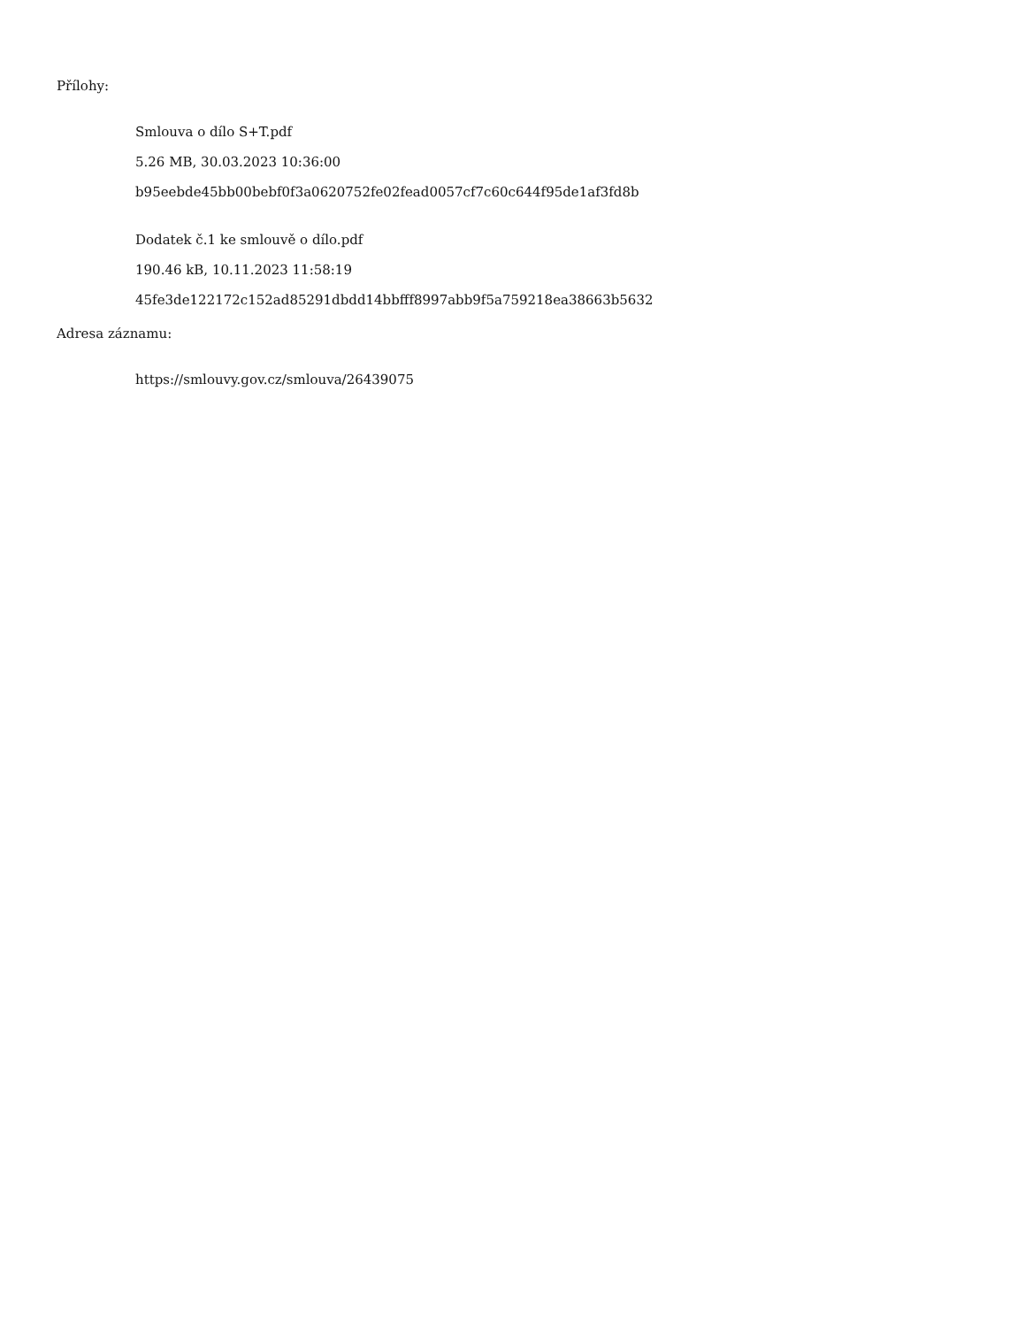Přílohy:
Smlouva o dílo S+T.pdf
5.26 MB, 30.03.2023 10:36:00
b95eebde45bb00bebf0f3a0620752fe02fead0057cf7c60c644f95de1af3fd8b
Dodatek č.1 ke smlouvě o dílo.pdf
190.46 kB, 10.11.2023 11:58:19
45fe3de122172c152ad85291dbdd14bbfff8997abb9f5a759218ea38663b5632
Adresa záznamu:
https://smlouvy.gov.cz/smlouva/26439075